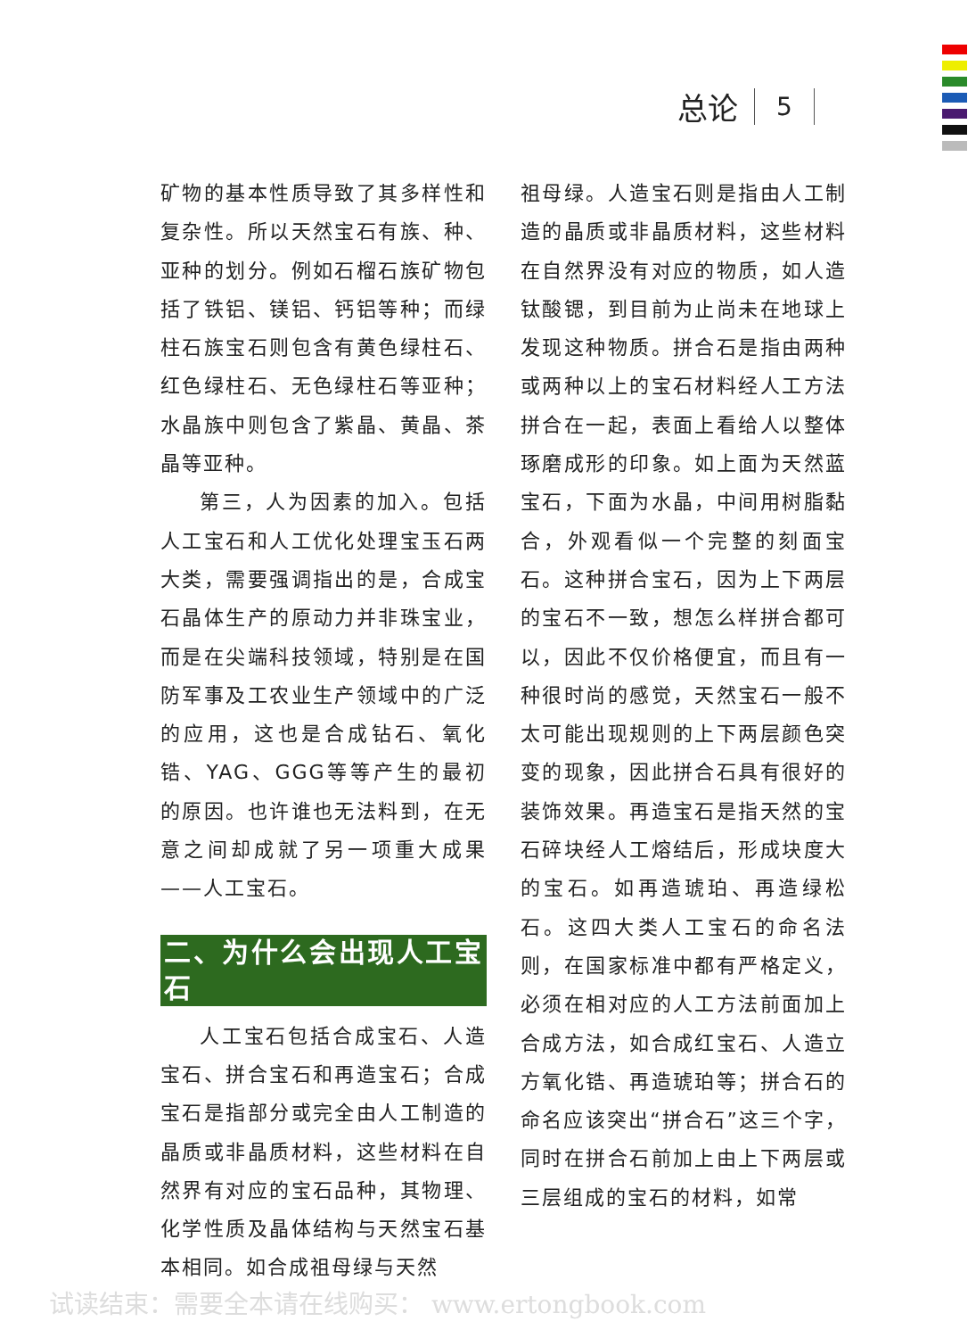总论 5
矿物的基本性质导致了其多样性和复杂性。所以天然宝石有族、种、亚种的划分。例如石榴石族矿物包括了铁铝、镁铝、钙铝等种；而绿柱石族宝石则包含有黄色绿柱石、红色绿柱石、无色绿柱石等亚种；水晶族中则包含了紫晶、黄晶、茶晶等亚种。
第三，人为因素的加入。包括人工宝石和人工优化处理宝玉石两大类，需要强调指出的是，合成宝石晶体生产的原动力并非珠宝业，而是在尖端科技领域，特别是在国防军事及工农业生产领域中的广泛的应用，这也是合成钻石、氧化锆、YAG、GGG等等产生的最初的原因。也许谁也无法料到，在无意之间却成就了另一项重大成果——人工宝石。
二、为什么会出现人工宝石
人工宝石包括合成宝石、人造宝石、拼合宝石和再造宝石；合成宝石是指部分或完全由人工制造的晶质或非晶质材料，这些材料在自然界有对应的宝石品种，其物理、化学性质及晶体结构与天然宝石基本相同。如合成祖母绿与天然
祖母绿。人造宝石则是指由人工制造的晶质或非晶质材料，这些材料在自然界没有对应的物质，如人造钛酸锶，到目前为止尚未在地球上发现这种物质。拼合石是指由两种或两种以上的宝石材料经人工方法拼合在一起，表面上看给人以整体琢磨成形的印象。如上面为天然蓝宝石，下面为水晶，中间用树脂黏合，外观看似一个完整的刻面宝石。这种拼合宝石，因为上下两层的宝石不一致，想怎么样拼合都可以，因此不仅价格便宜，而且有一种很时尚的感觉，天然宝石一般不太可能出现规则的上下两层颜色突变的现象，因此拼合石具有很好的装饰效果。再造宝石是指天然的宝石碎块经人工熔结后，形成块度大的宝石。如再造琥珀、再造绿松石。这四大类人工宝石的命名法则，在国家标准中都有严格定义，必须在相对应的人工方法前面加上合成方法，如合成红宝石、人造立方氧化锆、再造琥珀等；拼合石的命名应该突出“拼合石”这三个字，同时在拼合石前加上由上下两层或三层组成的宝石的材料，如常
试读结束：需要全本请在线购买： www.ertongbook.com